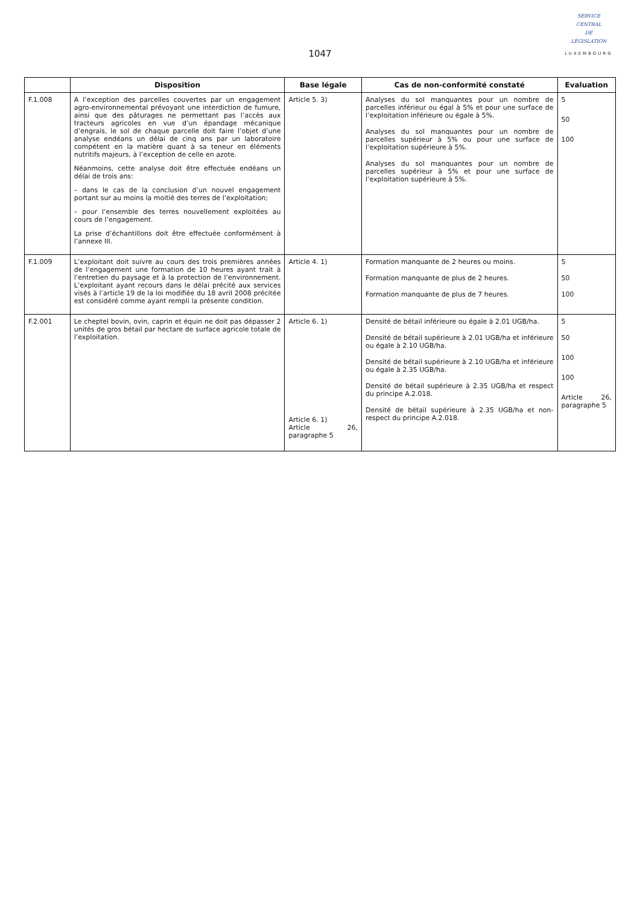1047
SERVICE
CENTRAL
DE
LÉGISLATION
LUXEMBOURG
| | Disposition | Base légale | Cas de non-conformité constaté | Evaluation |
| --- | --- | --- | --- | --- |
| F.1.008 | A l’exception des parcelles couvertes par un engagement agro-environnemental prévoyant une interdiction de fumure, ainsi que des pâturages ne permettant pas l’accès aux tracteurs agricoles en vue d’un épandage mécanique d’engrais, le sol de chaque parcelle doit faire l’objet d’une analyse endéans un délai de cinq ans par un laboratoire compétent en la matière quant à sa teneur en éléments nutritifs majeurs, à l’exception de celle en azote. Néanmoins, cette analyse doit être effectuée endéans un délai de trois ans: – dans le cas de la conclusion d’un nouvel engagement portant sur au moins la moitié des terres de l’exploitation; – pour l’ensemble des terres nouvellement exploitées au cours de l’engagement. La prise d’échantillons doit être effectuée conformément à l’annexe III. | Article 5. 3) | Analyses du sol manquantes pour un nombre de parcelles inférieur ou égal à 5% et pour une surface de l’exploitation inférieure ou égale à 5%. Analyses du sol manquantes pour un nombre de parcelles supérieur à 5% ou pour une surface de l’exploitation supérieure à 5%. Analyses du sol manquantes pour un nombre de parcelles supérieur à 5% et pour une surface de l’exploitation supérieure à 5%. | 5 50 100 |
| F.1.009 | L’exploitant doit suivre au cours des trois premières années de l’engagement une formation de 10 heures ayant trait à l’entretien du paysage et à la protection de l’environnement. L’exploitant ayant recours dans le délai précité aux services visés à l’article 19 de la loi modifiée du 18 avril 2008 précitée est considéré comme ayant rempli la présente condition. | Article 4. 1) | Formation manquante de 2 heures ou moins. Formation manquante de plus de 2 heures. Formation manquante de plus de 7 heures. | 5 50 100 |
| F.2.001 | Le cheptel bovin, ovin, caprin et équin ne doit pas dépasser 2 unités de gros bétail par hectare de surface agricole totale de l’exploitation. | Article 6. 1) Article 6. 1) Article 26, paragraphe 5 | Densité de bétail inférieure ou égale à 2.01 UGB/ha. Densité de bétail supérieure à 2.01 UGB/ha et inférieure ou égale à 2.10 UGB/ha. Densité de bétail supérieure à 2.10 UGB/ha et inférieure ou égale à 2.35 UGB/ha. Densité de bétail supérieure à 2.35 UGB/ha et respect du principe A.2.018. Densité de bétail supérieure à 2.35 UGB/ha et non-respect du principe A.2.018. | 5 50 100 100 Article 26, paragraphe 5 |